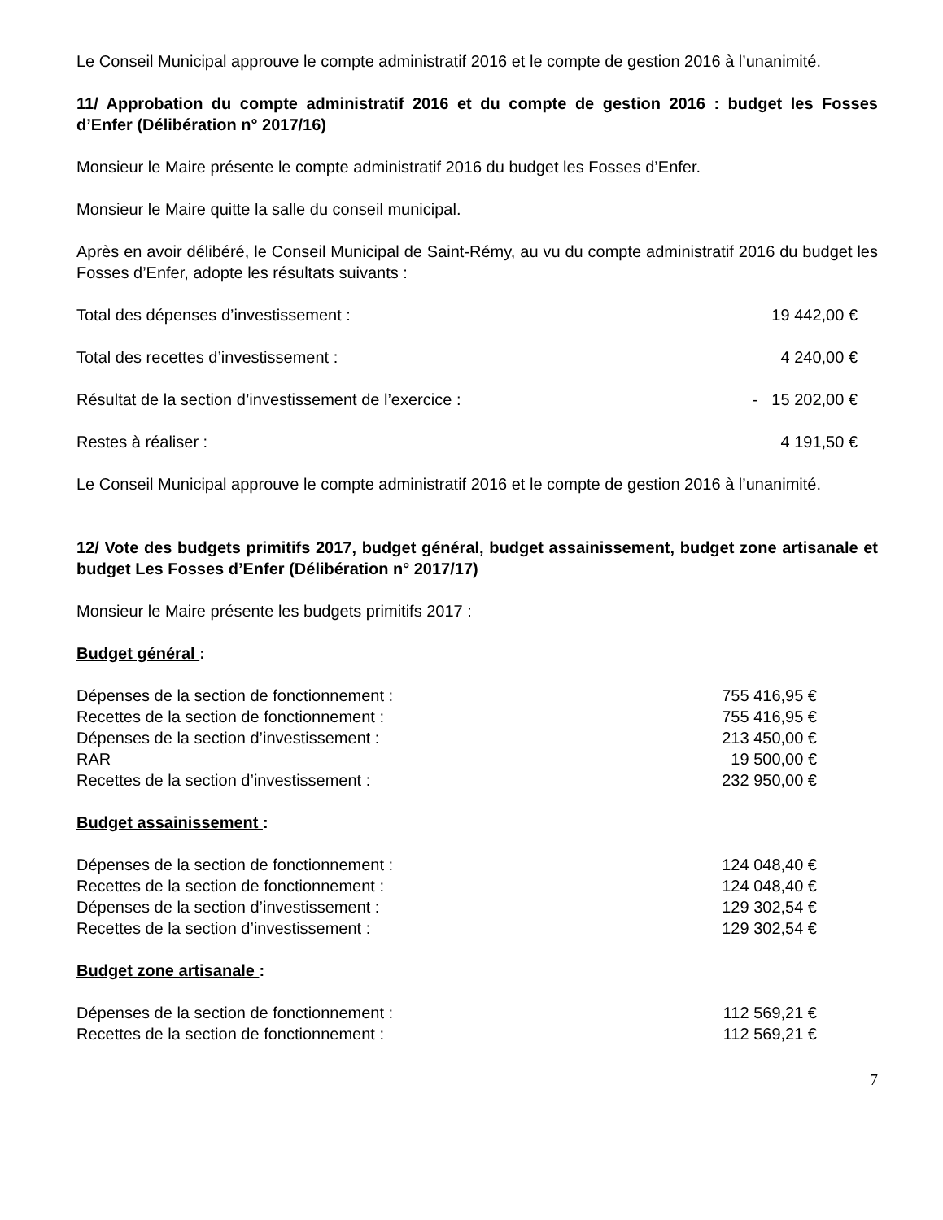Le Conseil Municipal approuve le compte administratif 2016 et le compte de gestion 2016 à l’unanimité.
11/ Approbation du compte administratif 2016 et du compte de gestion 2016 : budget les Fosses d’Enfer (Délibération n° 2017/16)
Monsieur le Maire présente le compte administratif 2016 du budget les Fosses d’Enfer.
Monsieur le Maire quitte la salle du conseil municipal.
Après en avoir délibéré, le Conseil Municipal de Saint-Rémy, au vu du compte administratif 2016 du budget les Fosses d’Enfer, adopte les résultats suivants :
Total des dépenses d’investissement : 19 442,00 €
Total des recettes d’investissement : 4 240,00 €
Résultat de la section d’investissement de l’exercice : - 15 202,00 €
Restes à réaliser : 4 191,50 €
Le Conseil Municipal approuve le compte administratif 2016 et le compte de gestion 2016 à l’unanimité.
12/ Vote des budgets primitifs 2017, budget général, budget assainissement, budget zone artisanale et budget Les Fosses d’Enfer (Délibération n° 2017/17)
Monsieur le Maire présente les budgets primitifs 2017 :
Budget général :
Dépenses de la section de fonctionnement : 755 416,95 €
Recettes de la section de fonctionnement : 755 416,95 €
Dépenses de la section d’investissement : 213 450,00 €
RAR 19 500,00 €
Recettes de la section d’investissement : 232 950,00 €
Budget assainissement :
Dépenses de la section de fonctionnement : 124 048,40 €
Recettes de la section de fonctionnement : 124 048,40 €
Dépenses de la section d’investissement : 129 302,54 €
Recettes de la section d’investissement : 129 302,54 €
Budget zone artisanale :
Dépenses de la section de fonctionnement : 112 569,21 €
Recettes de la section de fonctionnement : 112 569,21 €
7